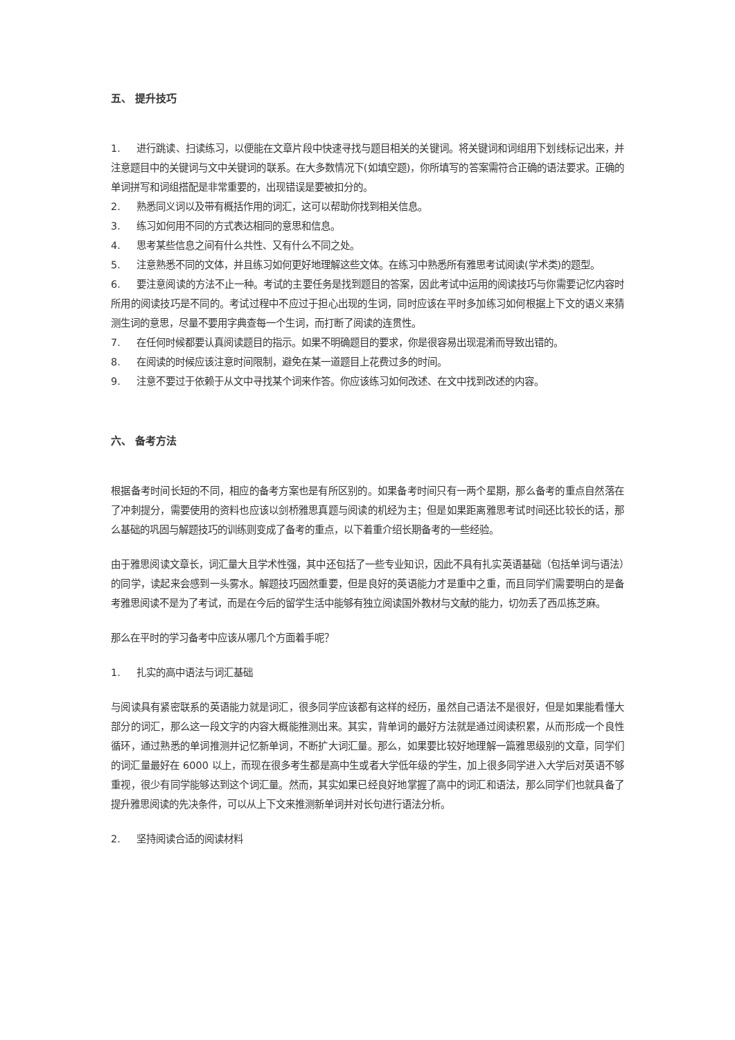五、 提升技巧
1. 进行跳读、扫读练习，以便能在文章片段中快速寻找与题目相关的关键词。将关键词和词组用下划线标记出来，并注意题目中的关键词与文中关键词的联系。在大多数情况下(如填空题)，你所填写的答案需符合正确的语法要求。正确的单词拼写和词组搭配是非常重要的，出现错误是要被扣分的。
2. 熟悉同义词以及带有概括作用的词汇，这可以帮助你找到相关信息。
3. 练习如何用不同的方式表达相同的意思和信息。
4. 思考某些信息之间有什么共性、又有什么不同之处。
5. 注意熟悉不同的文体，并且练习如何更好地理解这些文体。在练习中熟悉所有雅思考试阅读(学术类)的题型。
6. 要注意阅读的方法不止一种。考试的主要任务是找到题目的答案，因此考试中运用的阅读技巧与你需要记忆内容时所用的阅读技巧是不同的。考试过程中不应过于担心出现的生词，同时应该在平时多加练习如何根据上下文的语义来猜测生词的意思，尽量不要用字典查每一个生词，而打断了阅读的连贯性。
7. 在任何时候都要认真阅读题目的指示。如果不明确题目的要求，你是很容易出现混淆而导致出错的。
8. 在阅读的时候应该注意时间限制，避免在某一道题目上花费过多的时间。
9. 注意不要过于依赖于从文中寻找某个词来作答。你应该练习如何改述、在文中找到改述的内容。
六、 备考方法
根据备考时间长短的不同，相应的备考方案也是有所区别的。如果备考时间只有一两个星期，那么备考的重点自然落在了冲刺提分，需要使用的资料也应该以剑桥雅思真题与阅读的机经为主；但是如果距离雅思考试时间还比较长的话，那么基础的巩固与解题技巧的训练则变成了备考的重点，以下着重介绍长期备考的一些经验。
由于雅思阅读文章长，词汇量大且学术性强，其中还包括了一些专业知识，因此不具有扎实英语基础（包括单词与语法）的同学，读起来会感到一头雾水。解题技巧固然重要，但是良好的英语能力才是重中之重，而且同学们需要明白的是备考雅思阅读不是为了考试，而是在今后的留学生活中能够有独立阅读国外教材与文献的能力，切勿丢了西瓜拣芝麻。
那么在平时的学习备考中应该从哪几个方面着手呢？
1. 扎实的高中语法与词汇基础
与阅读具有紧密联系的英语能力就是词汇，很多同学应该都有这样的经历，虽然自己语法不是很好，但是如果能看懂大部分的词汇，那么这一段文字的内容大概能推测出来。其实，背单词的最好方法就是通过阅读积累，从而形成一个良性循环，通过熟悉的单词推测并记忆新单词，不断扩大词汇量。那么，如果要比较好地理解一篇雅思级别的文章，同学们的词汇量最好在 6000 以上，而现在很多考生都是高中生或者大学低年级的学生，加上很多同学进入大学后对英语不够重视，很少有同学能够达到这个词汇量。然而，其实如果已经良好地掌握了高中的词汇和语法，那么同学们也就具备了提升雅思阅读的先决条件，可以从上下文来推测新单词并对长句进行语法分析。
2. 坚持阅读合适的阅读材料